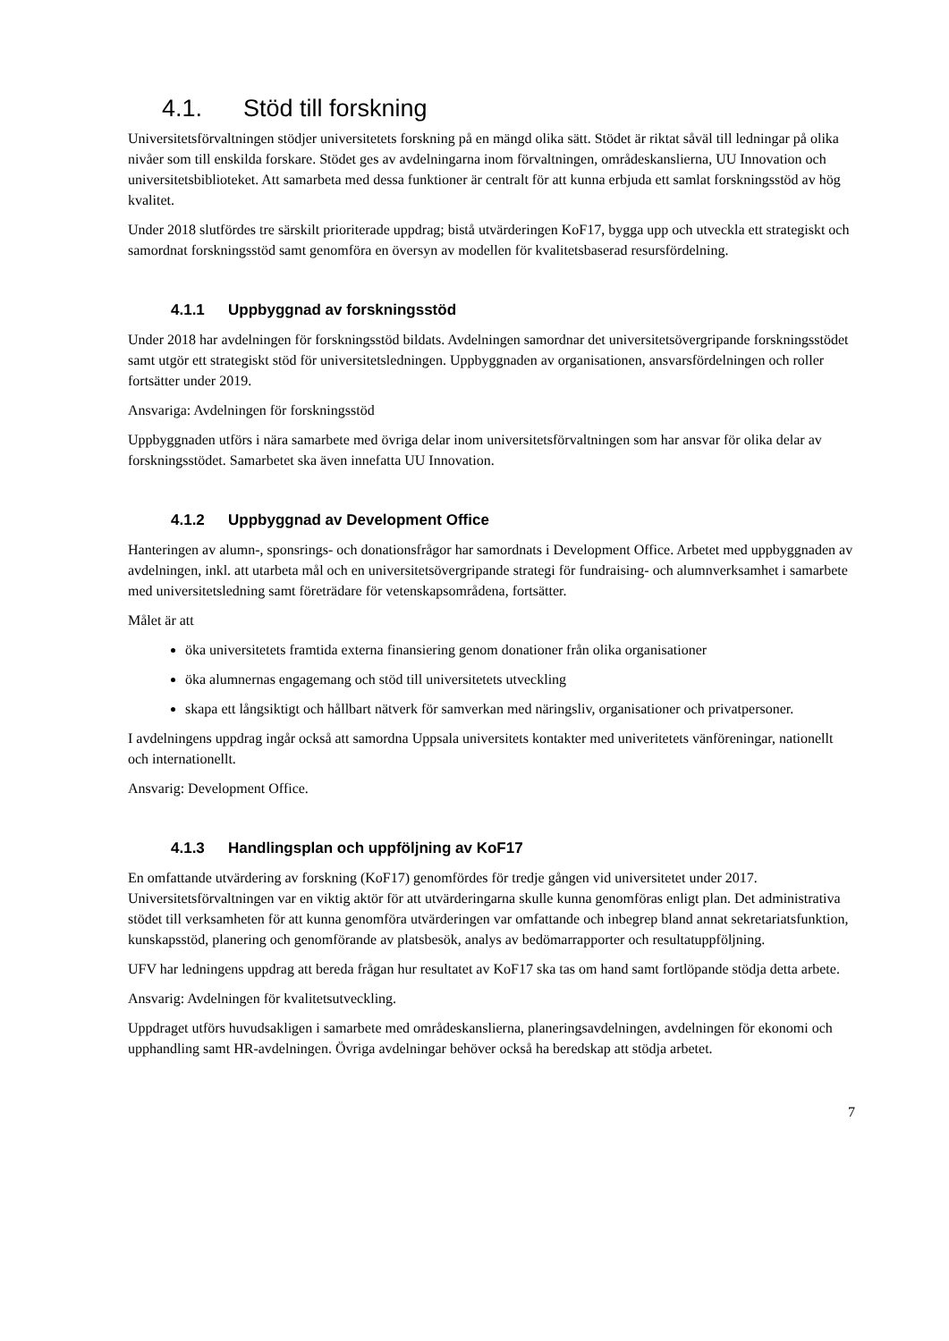4.1. Stöd till forskning
Universitetsförvaltningen stödjer universitetets forskning på en mängd olika sätt. Stödet är riktat såväl till ledningar på olika nivåer som till enskilda forskare. Stödet ges av avdelningarna inom förvaltningen, områdeskanslierna, UU Innovation och universitetsbiblioteket. Att samarbeta med dessa funktioner är centralt för att kunna erbjuda ett samlat forskningsstöd av hög kvalitet.
Under 2018 slutfördes tre särskilt prioriterade uppdrag; bistå utvärderingen KoF17, bygga upp och utveckla ett strategiskt och samordnat forskningsstöd samt genomföra en översyn av modellen för kvalitetsbaserad resursfördelning.
4.1.1 Uppbyggnad av forskningsstöd
Under 2018 har avdelningen för forskningsstöd bildats. Avdelningen samordnar det universitetsövergripande forskningsstödet samt utgör ett strategiskt stöd för universitetsledningen. Uppbyggnaden av organisationen, ansvarsfördelningen och roller fortsätter under 2019.
Ansvariga: Avdelningen för forskningsstöd
Uppbyggnaden utförs i nära samarbete med övriga delar inom universitetsförvaltningen som har ansvar för olika delar av forskningsstödet. Samarbetet ska även innefatta UU Innovation.
4.1.2 Uppbyggnad av Development Office
Hanteringen av alumn-, sponsrings- och donationsfrågor har samordnats i Development Office. Arbetet med uppbyggnaden av avdelningen, inkl. att utarbeta mål och en universitetsövergripande strategi för fundraising- och alumnverksamhet i samarbete med universitetsledning samt företrädare för vetenskapsområdena, fortsätter.
Målet är att
öka universitetets framtida externa finansiering genom donationer från olika organisationer
öka alumnernas engagemang och stöd till universitetets utveckling
skapa ett långsiktigt och hållbart nätverk för samverkan med näringsliv, organisationer och privatpersoner.
I avdelningens uppdrag ingår också att samordna Uppsala universitets kontakter med univeritetets vänföreningar, nationellt och internationellt.
Ansvarig: Development Office.
4.1.3 Handlingsplan och uppföljning av KoF17
En omfattande utvärdering av forskning (KoF17) genomfördes för tredje gången vid universitetet under 2017. Universitetsförvaltningen var en viktig aktör för att utvärderingarna skulle kunna genomföras enligt plan. Det administrativa stödet till verksamheten för att kunna genomföra utvärderingen var omfattande och inbegrep bland annat sekretariatsfunktion, kunskapsstöd, planering och genomförande av platsbesök, analys av bedömarrapporter och resultatuppföljning.
UFV har ledningens uppdrag att bereda frågan hur resultatet av KoF17 ska tas om hand samt fortlöpande stödja detta arbete.
Ansvarig: Avdelningen för kvalitetsutveckling.
Uppdraget utförs huvudsakligen i samarbete med områdeskanslierna, planeringsavdelningen, avdelningen för ekonomi och upphandling samt HR-avdelningen. Övriga avdelningar behöver också ha beredskap att stödja arbetet.
7